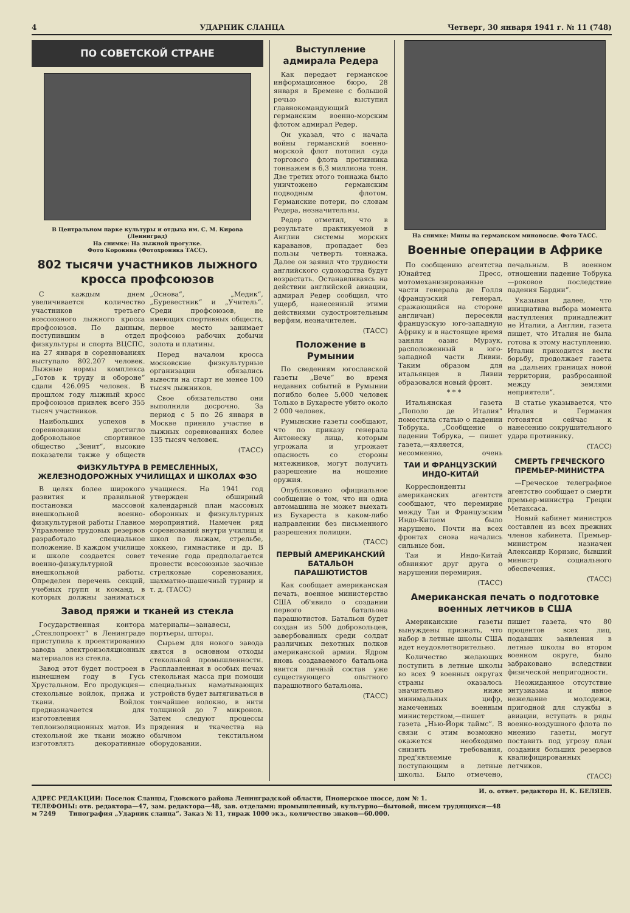4 УДАРНИК СЛАНЦА Четверг, 30 января 1941 г. № 11 (748)
ПО СОВЕТСКОЙ СТРАНЕ
В Центральном парке культуры и отдыха им. С. М. Кирова (Ленинград)
На снимке: На лыжной прогулке.
Фото Коровина (Фотохроника ТАСС).
802 тысячи участников лыжного кросса профсоюзов
С каждым днем увеличивается количество участников третьего всесоюзного лыжного кросса профсоюзов. По данным, поступившим в отдел физкультуры и спорта ВЦСПС, на 27 января в соревнованиях выступало 802.207 человек. Лыжные нормы комплекса „Готов к труду и обороне“ сдали 426.095 человек. В прошлом году лыжный кросс профсоюзов привлек всего 355 тысяч участников.
Наибольших успехов в соревновании достигло добровольное спортивное общество „Зенит“, высокие показатели также у обществ „Основа“, „Медик“, „Буревестник“ и „Учитель“. Среди профсоюзов, не имеющих спортивных обществ, первое место занимает профсоюз рабочих добычи золота и платины.
Перед началом кросса московские физкультурные организации обязались вывести на старт не менее 100 тысяч лыжников.
Свое обязательство они выполнили досрочно. За период с 5 по 26 января в Москве приняло участие в лыжных соревнованиях более 135 тысяч человек.
(ТАСС)
ФИЗКУЛЬТУРА В РЕМЕСЛЕННЫХ, ЖЕЛЕЗНОДОРОЖНЫХ УЧИЛИЩАХ И ШКОЛАХ ФЗО
В целях более широкого развития и правильной постановки массовой внешкольной военно-физкультурной работы Главное Управление трудовых резервов разработало специальное положение. В каждом училище и школе создается совет военно-физкультурной внешкольной работы. Определен перечень секций, учебных групп и команд, в которых должны заниматься учащиеся. На 1941 год утвержден обширный календарный план массовых оборонных и физкультурных мероприятий. Намечен ряд соревнований внутри училищ и школ по лыжам, стрельбе, хоккею, гимнастике и др. В течение года предполагается провести всесоюзные заочные стрелковые соревнования, шахматно-шашечный турнир и т. д. (ТАСС)
Завод пряжи и тканей из стекла
Государственная контора „Стеклопроект“ в Ленинграде приступила к проектированию завода электроизоляционных материалов из стекла.
Завод этот будет построен в нынешнем году в Гусь Хрустальном. Его продукция—стекольные войлок, пряжа и ткани. Войлок предназначается для изготовления теплоизоляционных матов. Из стекольной же ткани можно изготовлять декоративные материалы—занавесы, портьеры, шторы.
Сырьем для нового завода явятся в основном отходы стекольной промышленности. Расплавленная в особых печах стекольная масса при помощи специальных наматывающих устройств будет вытягиваться в тончайшее волокно, в нити толщиной до 7 микронов. Затем следуют процессы прядения и ткачества на обычном текстильном оборудовании.
Выступление адмирала Редера
Как передает германское информационное бюро, 28 января в Бремене с большой речью выступил главнокомандующий германским военно-морским флотом адмирал Редер.
Он указал, что с начала войны германский военно-морской флот потопил суда торгового флота противника тоннажем в 6,3 миллиона тонн. Две третих этого тоннажа было уничтожено германским подводным флотом. Германские потери, по словам Редера, незначительны.
Редер отметил, что в результате практикуемой в Англии системы морских караванов, пропадает без пользы четверть тоннажа. Далее он заявил что трудности английского судоходства будут возрастать. Останавливаясь на действии английской авиации, адмирал Редер сообщил, что ущерб, нанесенный этими действиями судостроительным верфям, незначителен.
(ТАСС)
Положение в Румынии
По сведениям югославской газеты „Вече“ во время недавних событий в Румынии погибло более 5.000 человек Только в Бухаресте убито около 2 000 человек.
Румынские газеты сообщают, что по приказу генерала Антонеску лица, которым угрожала и угрожает опасность со стороны мятежников, могут получить разрешение на ношение оружия.
Опубликовано официальное сообщение о том, что ни одна автомашина не может выехать из Бухареста в каком-либо направлении без письменного разрешения полиции.
(ТАСС)
ПЕРВЫЙ АМЕРИКАНСКИЙ БАТАЛЬОН ПАРАШЮТИСТОВ
Как сообщает американская печать, военное министерство США об'явило о создании первого батальона парашютистов. Батальон будет создан из 500 добровольцев, завербованных среди солдат различных пехотных полков американской армии. Ядром вновь создаваемого батальона явится личный состав уже существующего опытного парашютного батальона.
(ТАСС)
На снимке: Мины на германском миноносце. Фото ТАСС.
Военные операции в Африке
По сообщению агентства Юнайтед Пресс, мотомеханизированные части генерала де Голля (французский генерал, сражающийся на стороне англичан) пересекли французскую юго-западную Африку и в настоящее время заняли оазис Мурзук, расположенный в юго-западной части Ливии. Таким образом для итальянцев в Ливии образовался новый фронт.
* * *
Итальянская газета „Пополо де Италия“ поместила статью о падении Тобрука. „Сообщение о падении Тобрука, — пишет газета,—является, несомненно, очень печальным. В военном отношении падение Тобрука—роковое последствие падения Бардии“.
Указывая далее, что инициатива выбора момента наступления принадлежит не Италии, а Англии, газета пишет, что Италия не была готова к этому наступлению. Италии приходится вести борьбу, продолжает газета на „дальних границах новой территории, разбросанной между землями неприятеля“.
В статье указывается, что Италия и Германия готовятся сейчас к нанесению сокрушительного удара противнику.
(ТАСС)
ТАИ И ФРАНЦУЗСКИЙ ИНДО-КИТАЙ
Корреспонденты американских агентств сообщают, что перемирие между Таи и Французским Индо-Китаем было нарушено. Почти на всех фронтах снова начались сильные бои.
Таи и Индо-Китай обвиняют друг друга о нарушении перемирия.
(ТАСС)
СМЕРТЬ ГРЕЧЕСКОГО ПРЕМЬЕР-МИНИСТРА
—Греческое телеграфное агентство сообщает о смерти премьер-министра Греции Метаксаса.
Новый кабинет министров составлен из всех прежних членов кабинета. Премьер-министром назначен Александр Коризис, бывший министр социального обеспечения.
(ТАСС)
Американская печать о подготовке военных летчиков в США
Американские газеты вынуждены признать, что набор в летные школы США идет неудовлетворительно.
Количество желающих поступить в летные школы во всех 9 военных округах страны оказалось значительно ниже минимальных цифр, намеченных военным министерством,—пишет газета „Нью-Йорк таймс“. В связи с этим возможно окажется необходимо снизить требования, пред'являемые к поступающим в летные школы. Было отмечено, пишет газета, что 80 процентов всех лиц, подавших заявления в летные школы во втором военном округе, было забраковано вследствии физической непригодности.
Неожиданное отсутствие энтузиазма и явное нежелание молодежи, пригодной для службы в авиации, вступать в ряды военно-воздушного флота по мнению газеты, могут поставить под угрозу план создания больших резервов квалифицированных летчиков.
(ТАСС)
И. о. ответ. редактора Н. К. БЕЛЯЕВ.
АДРЕС РЕДАКЦИИ: Поселок Сланцы, Гдовского района Ленинградской области, Пионерское шоссе, дом № 1.
ТЕЛЕФОНЫ: отв. редактора—47, зам. редактора—48, зав. отделами: промышленный, культурно—бытовой, писем трудящихся—48
м 7249 Типография „Ударник сланца“. Заказ № 11, тираж 1000 экз., количество знаков—60.000.